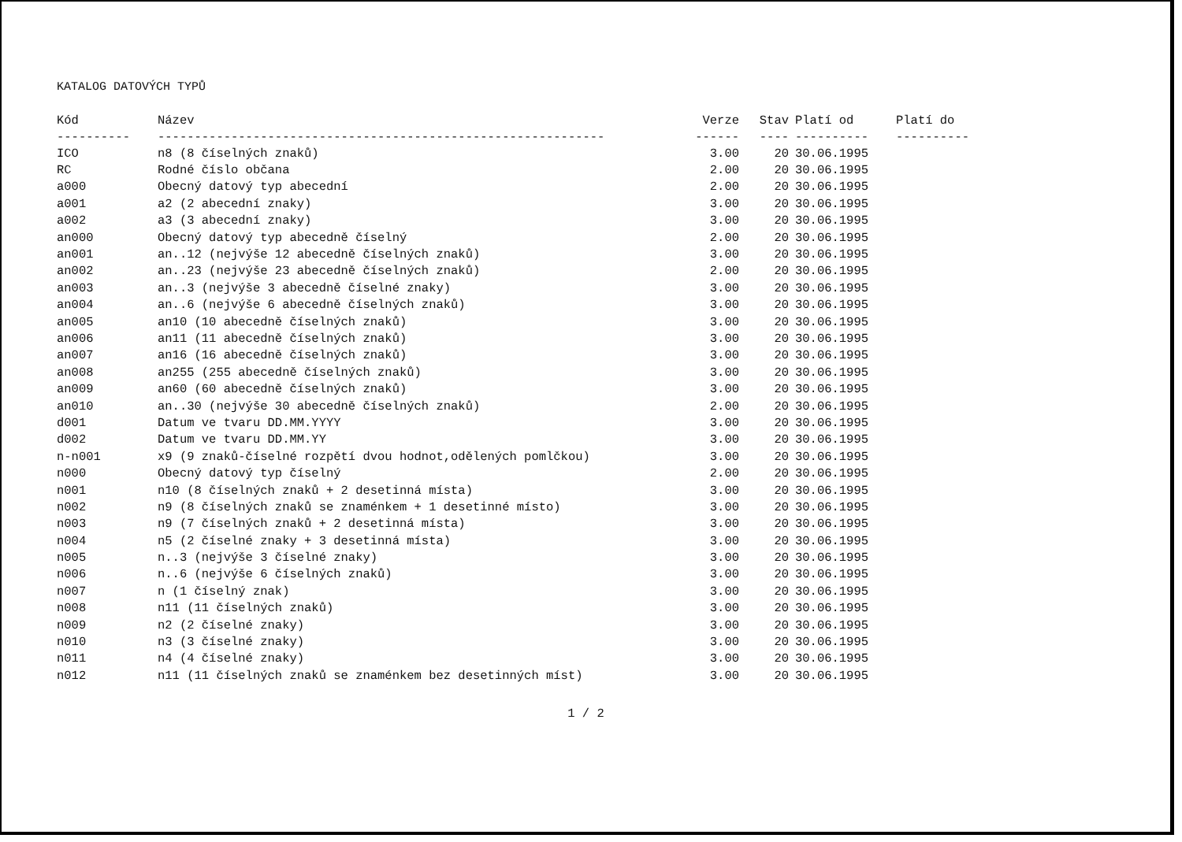KATALOG DATOVÝCH TYPŮ
| Kód | Název | Verze | Stav | Platí od | Platí do |
| --- | --- | --- | --- | --- | --- |
| ---------- | ------------------------------------------------------------- | ------ | ---- | ---------- | ---------- |
| ICO | n8 (8 číselných znaků) | 3.00 | 20 | 30.06.1995 | |
| RC | Rodné číslo občana | 2.00 | 20 | 30.06.1995 | |
| a000 | Obecný datový typ abecední | 2.00 | 20 | 30.06.1995 | |
| a001 | a2 (2 abecední znaky) | 3.00 | 20 | 30.06.1995 | |
| a002 | a3 (3 abecední znaky) | 3.00 | 20 | 30.06.1995 | |
| an000 | Obecný datový typ abecedně číselný | 2.00 | 20 | 30.06.1995 | |
| an001 | an..12 (nejvýše 12 abecedně číselných znaků) | 3.00 | 20 | 30.06.1995 | |
| an002 | an..23 (nejvýše 23 abecedně číselných znaků) | 2.00 | 20 | 30.06.1995 | |
| an003 | an..3 (nejvýše 3 abecedně číselné znaky) | 3.00 | 20 | 30.06.1995 | |
| an004 | an..6 (nejvýše 6 abecedně číselných znaků) | 3.00 | 20 | 30.06.1995 | |
| an005 | an10 (10 abecedně číselných znaků) | 3.00 | 20 | 30.06.1995 | |
| an006 | an11 (11 abecedně číselných znaků) | 3.00 | 20 | 30.06.1995 | |
| an007 | an16 (16 abecedně číselných znaků) | 3.00 | 20 | 30.06.1995 | |
| an008 | an255 (255 abecedně číselných znaků) | 3.00 | 20 | 30.06.1995 | |
| an009 | an60 (60 abecedně číselných znaků) | 3.00 | 20 | 30.06.1995 | |
| an010 | an..30 (nejvýše 30 abecedně číselných znaků) | 2.00 | 20 | 30.06.1995 | |
| d001 | Datum ve tvaru DD.MM.YYYY | 3.00 | 20 | 30.06.1995 | |
| d002 | Datum ve tvaru DD.MM.YY | 3.00 | 20 | 30.06.1995 | |
| n-n001 | x9 (9 znaků-číselné rozpětí dvou hodnot,odělených pomlčkou) | 3.00 | 20 | 30.06.1995 | |
| n000 | Obecný datový typ číselný | 2.00 | 20 | 30.06.1995 | |
| n001 | n10 (8 číselných znaků + 2 desetinná místa) | 3.00 | 20 | 30.06.1995 | |
| n002 | n9 (8 číselných znaků se znaménkem + 1 desetinné místo) | 3.00 | 20 | 30.06.1995 | |
| n003 | n9 (7 číselných znaků + 2 desetinná místa) | 3.00 | 20 | 30.06.1995 | |
| n004 | n5 (2 číselné znaky + 3 desetinná místa) | 3.00 | 20 | 30.06.1995 | |
| n005 | n..3 (nejvýše 3 číselné znaky) | 3.00 | 20 | 30.06.1995 | |
| n006 | n..6 (nejvýše 6 číselných znaků) | 3.00 | 20 | 30.06.1995 | |
| n007 | n (1 číselný znak) | 3.00 | 20 | 30.06.1995 | |
| n008 | n11 (11 číselných znaků) | 3.00 | 20 | 30.06.1995 | |
| n009 | n2 (2 číselné znaky) | 3.00 | 20 | 30.06.1995 | |
| n010 | n3 (3 číselné znaky) | 3.00 | 20 | 30.06.1995 | |
| n011 | n4 (4 číselné znaky) | 3.00 | 20 | 30.06.1995 | |
| n012 | n11 (11 číselných znaků se znaménkem bez desetinných míst) | 3.00 | 20 | 30.06.1995 | |
1 / 2